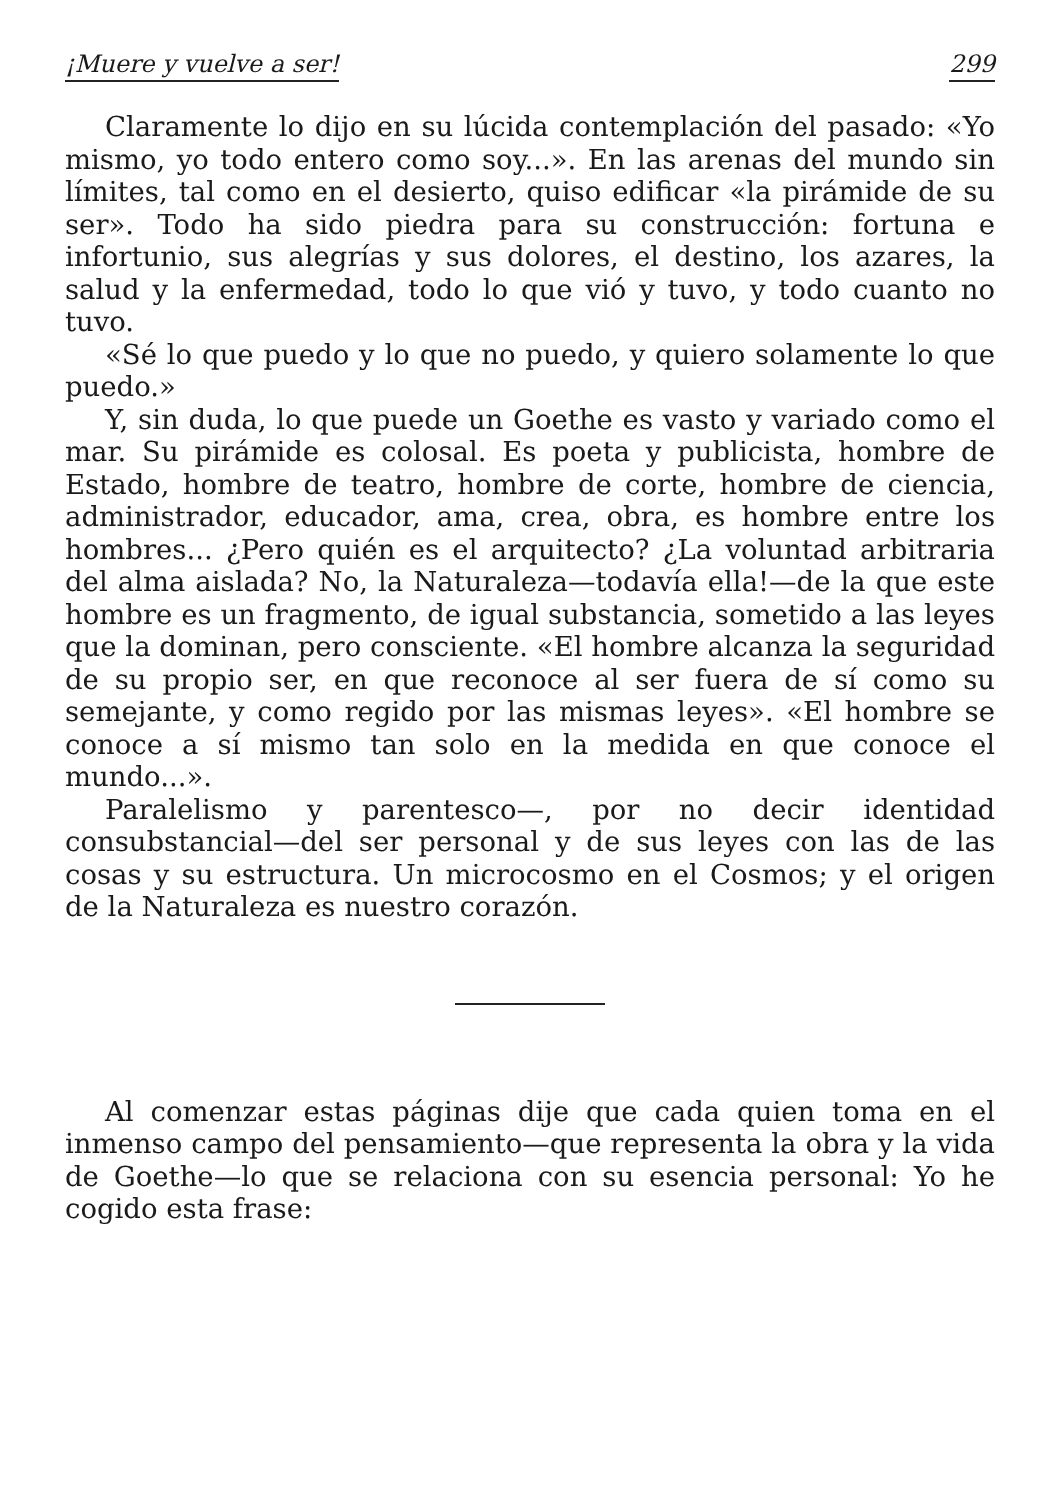¡Muere y vuelve a ser! 299
Claramente lo dijo en su lúcida contemplación del pasado: «Yo mismo, yo todo entero como soy...». En las arenas del mundo sin límites, tal como en el desierto, quiso edificar «la pirámide de su ser». Todo ha sido piedra para su construcción: fortuna e infortunio, sus alegrías y sus dolores, el destino, los azares, la salud y la enfermedad, todo lo que vió y tuvo, y todo cuanto no tuvo.
«Sé lo que puedo y lo que no puedo, y quiero solamente lo que puedo.»
Y, sin duda, lo que puede un Goethe es vasto y variado como el mar. Su pirámide es colosal. Es poeta y publicista, hombre de Estado, hombre de teatro, hombre de corte, hombre de ciencia, administrador, educador, ama, crea, obra, es hombre entre los hombres... ¿Pero quién es el arquitecto? ¿La voluntad arbitraria del alma aislada? No, la Naturaleza—todavía ella!—de la que este hombre es un fragmento, de igual substancia, sometido a las leyes que la dominan, pero consciente. «El hombre alcanza la seguridad de su propio ser, en que reconoce al ser fuera de sí como su semejante, y como regido por las mismas leyes». «El hombre se conoce a sí mismo tan solo en la medida en que conoce el mundo...».
Paralelismo y parentesco—, por no decir identidad consubstancial—del ser personal y de sus leyes con las de las cosas y su estructura. Un microcosmo en el Cosmos; y el origen de la Naturaleza es nuestro corazón.
Al comenzar estas páginas dije que cada quien toma en el inmenso campo del pensamiento—que representa la obra y la vida de Goethe—lo que se relaciona con su esencia personal: Yo he cogido esta frase: